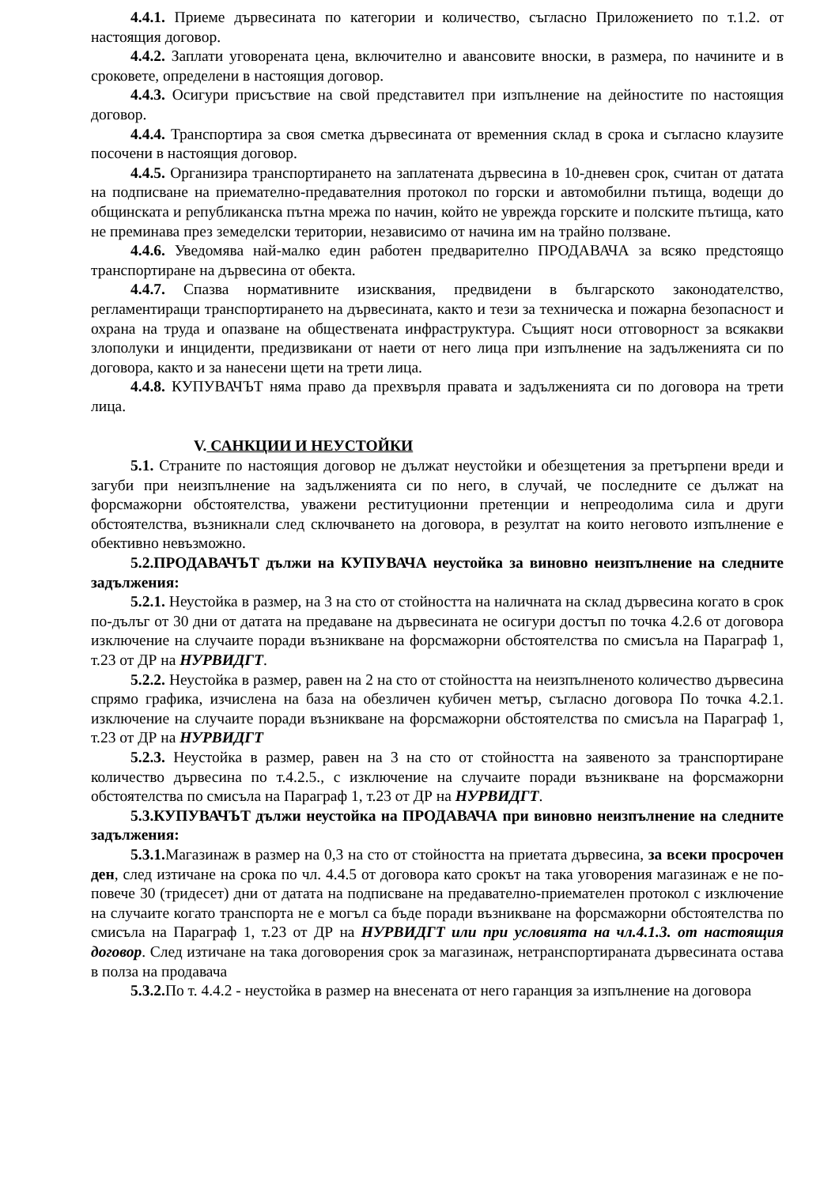4.4.1. Приеме дървесината по категории и количество, съгласно Приложението по т.1.2. от настоящия договор.
4.4.2. Заплати уговорената цена, включително и авансовите вноски, в размера, по начините и в сроковете, определени в настоящия договор.
4.4.3. Осигури присъствие на свой представител при изпълнение на дейностите по настоящия договор.
4.4.4. Транспортира за своя сметка дървесината от временния склад в срока и съгласно клаузите посочени в настоящия договор.
4.4.5. Организира транспортирането на заплатената дървесина в 10-дневен срок, считан от датата на подписване на приемателно-предавателния протокол по горски и автомобилни пътища, водещи до общинската и републиканска пътна мрежа по начин, който не уврежда горските и полските пътища, като не преминава през земеделски територии, независимо от начина им на трайно ползване.
4.4.6. Уведомява най-малко един работен предварително ПРОДАВАЧА за всяко предстоящо транспортиране на дървесина от обекта.
4.4.7. Спазва нормативните изисквания, предвидени в българското законодателство, регламентиращи транспортирането на дървесината, както и тези за техническа и пожарна безопасност и охрана на труда и опазване на обществената инфраструктура. Същият носи отговорност за всякакви злополуки и инциденти, предизвикани от наети от него лица при изпълнение на задълженията си по договора, както и за нанесени щети на трети лица.
4.4.8. КУПУВАЧЪТ няма право да прехвърля правата и задълженията си по договора на трети лица.
V. САНКЦИИ И НЕУСТОЙКИ
5.1. Страните по настоящия договор не дължат неустойки и обезщетения за претърпени вреди и загуби при неизпълнение на задълженията си по него, в случай, че последните се дължат на форсмажорни обстоятелства, уважени реституционни претенции и непреодолима сила и други обстоятелства, възникнали след сключването на договора, в резултат на които неговото изпълнение е обективно невъзможно.
5.2.ПРОДАВАЧЪТ дължи на КУПУВАЧА неустойка за виновно неизпълнение на следните задължения:
5.2.1. Неустойка в размер, на 3 на сто от стойността на наличната на склад дървесина когато в срок по-дълъг от 30 дни от датата на предаване на дървесината не осигури достъп по точка 4.2.6 от договора изключение на случаите поради възникване на форсмажорни обстоятелства по смисъла на Параграф 1, т.23 от ДР на НУРВИДГТ.
5.2.2. Неустойка в размер, равен на 2 на сто от стойността на неизпълненото количество дървесина спрямо графика, изчислена на база на обезличен кубичен метър, съгласно договора По точка 4.2.1. изключение на случаите поради възникване на форсмажорни обстоятелства по смисъла на Параграф 1, т.23 от ДР на НУРВИДГТ
5.2.3. Неустойка в размер, равен на 3 на сто от стойността на заявеното за транспортиране количество дървесина по т.4.2.5., с изключение на случаите поради възникване на форсмажорни обстоятелства по смисъла на Параграф 1, т.23 от ДР на НУРВИДГТ.
5.3.КУПУВАЧЪТ дължи неустойка на ПРОДАВАЧА при виновно неизпълнение на следните задължения:
5.3.1. Магазинаж в размер на 0,3 на сто от стойността на приетата дървесина, за всеки просрочен ден, след изтичане на срока по чл. 4.4.5 от договора като срокът на така уговорения магазинаж е не по-повече 30 (тридесет) дни от датата на подписване на предавателно-приемателен протокол с изключение на случаите когато транспорта не е могъл са бъде поради възникване на форсмажорни обстоятелства по смисъла на Параграф 1, т.23 от ДР на НУРВИДГТ или при условията на чл.4.1.3. от настоящия договор. След изтичане на така договорения срок за магазинаж, нетранспортираната дървесината остава в полза на продавача
5.3.2. По т. 4.4.2 - неустойка в размер на внесената от него гаранция за изпълнение на договора